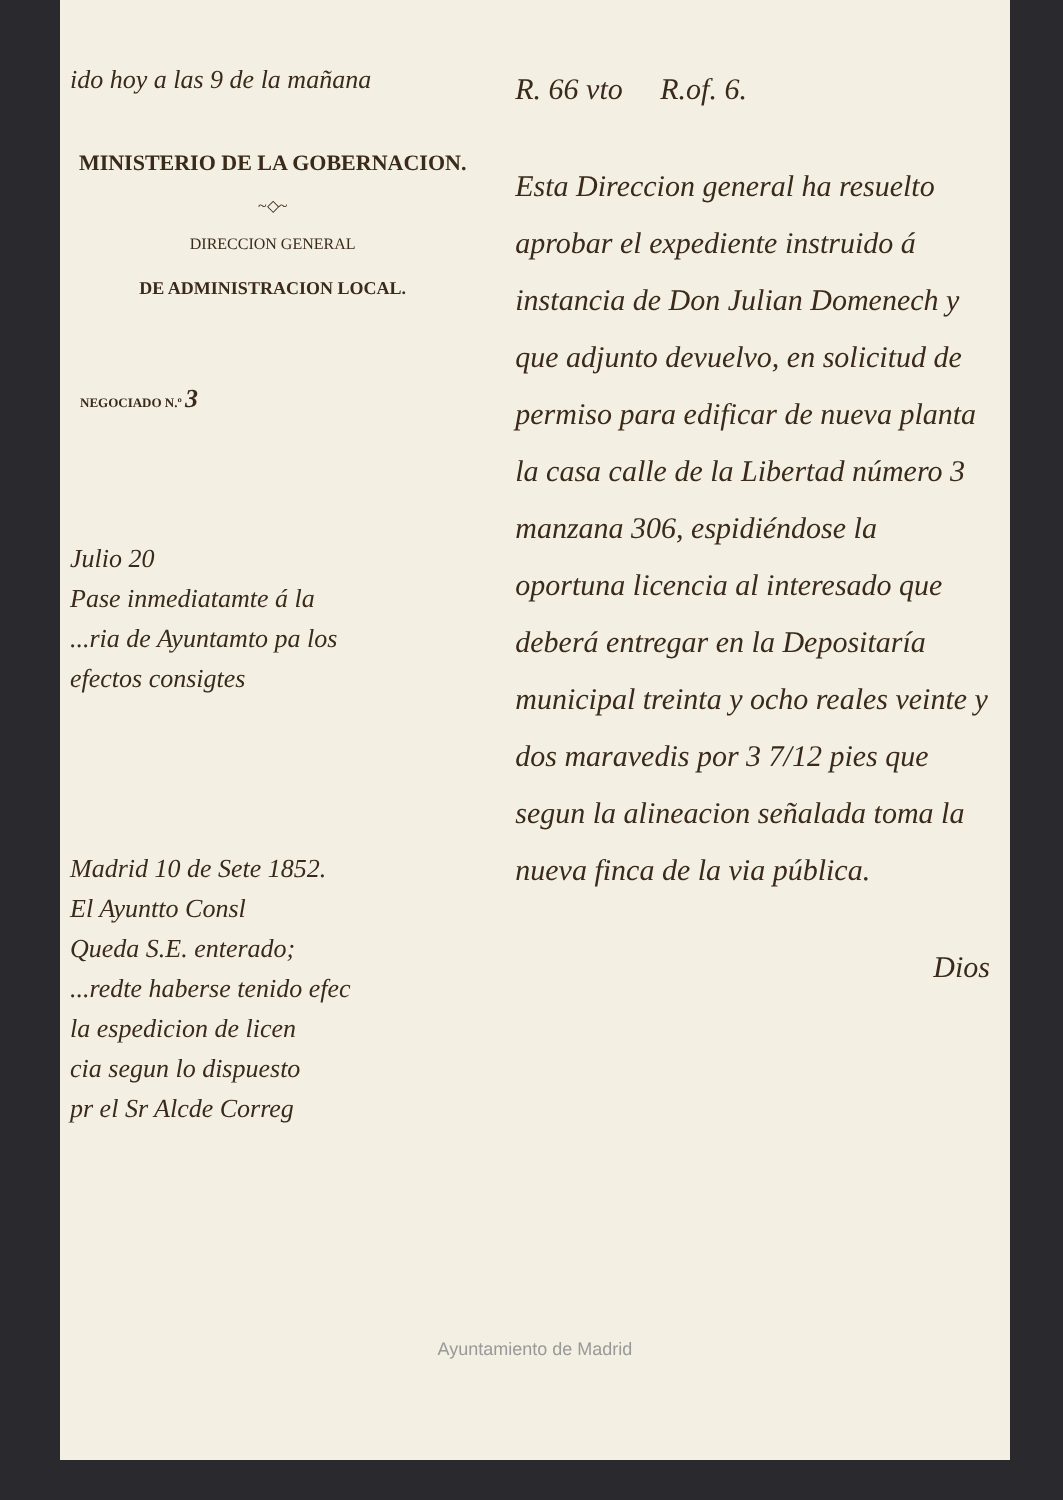ido hoy a las 9 de la mañana
MINISTERIO DE LA GOBERNACION.
~◇~
DIRECCION GENERAL
DE ADMINISTRACION LOCAL.
NEGOCIADO N.º 3
Julio 20
Pase inmediatamte á la
...ria de Ayuntamto pa los
efectos consigtes
Madrid 10 de Sete 1852.
El Ayuntto Consl
Queda S.E. enterado;
...redte haberse tenido efec
la espedicion de licen
cia segun lo dispuesto
pr el Sr Alcde Correg
R. 66 vto R.of. 6.
Esta Direccion general ha resuelto aprobar el expediente instruido á instancia de Don Julian Domenech y que adjunto devuelvo, en solicitud de permiso para edificar de nueva planta la casa calle de la Libertad número 3 manzana 306, espidiéndose la oportuna licencia al interesado que deberá entregar en la Depositaría municipal treinta y ocho reales veinte y dos maravedis por 3 7/12 pies que segun la alineacion señalada toma la nueva finca de la via pública.
Dios
Ayuntamiento de Madrid